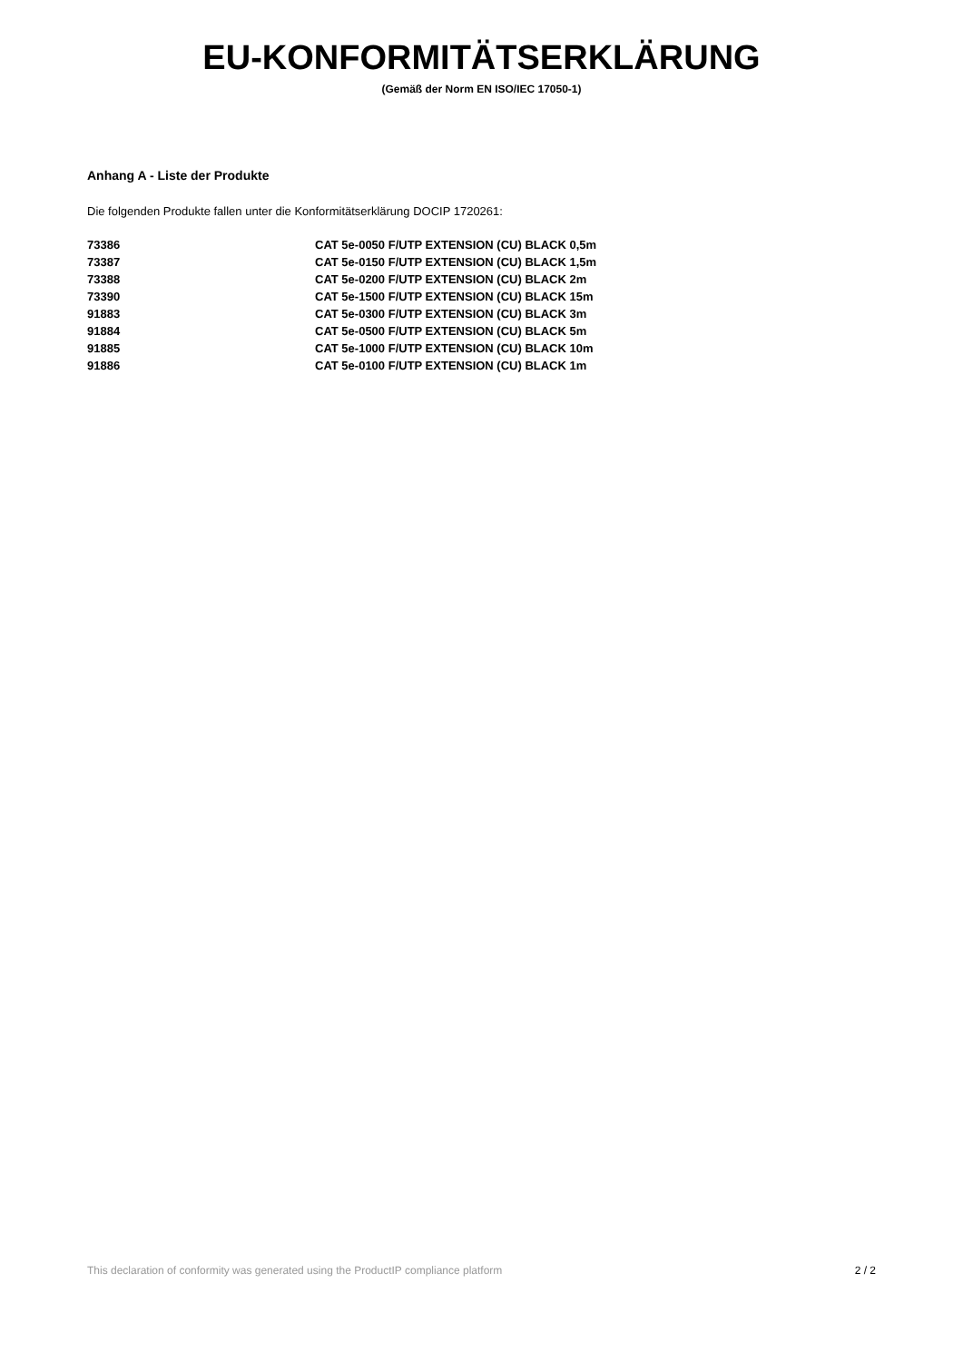EU-KONFORMITÄTSERKLÄRUNG
(Gemäß der Norm EN ISO/IEC 17050-1)
Anhang A - Liste der Produkte
Die folgenden Produkte fallen unter die Konformitätserklärung DOCIP 1720261:
| 73386 | CAT 5e-0050 F/UTP EXTENSION (CU) BLACK 0,5m |
| 73387 | CAT 5e-0150 F/UTP EXTENSION (CU) BLACK 1,5m |
| 73388 | CAT 5e-0200 F/UTP EXTENSION (CU) BLACK 2m |
| 73390 | CAT 5e-1500 F/UTP EXTENSION (CU) BLACK 15m |
| 91883 | CAT 5e-0300 F/UTP EXTENSION (CU) BLACK 3m |
| 91884 | CAT 5e-0500 F/UTP EXTENSION (CU) BLACK 5m |
| 91885 | CAT 5e-1000 F/UTP EXTENSION (CU) BLACK 10m |
| 91886 | CAT 5e-0100 F/UTP EXTENSION (CU) BLACK 1m |
This declaration of conformity was generated using the ProductIP compliance platform 2 / 2